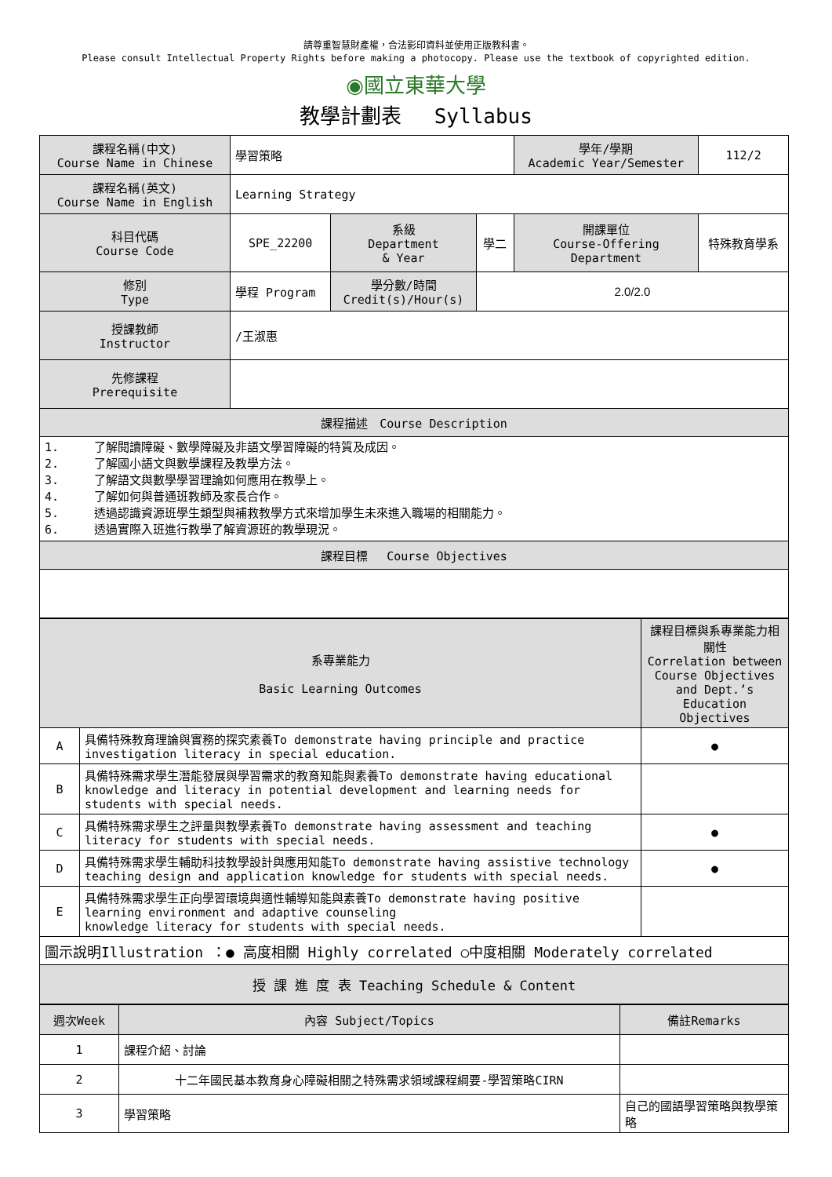請尊重智慧財產權，合法影印資料並使用正版教科書。
Please consult Intellectual Property Rights before making a photocopy. Please use the textbook of copyrighted edition.
◉國立東華大學
教學計劃表　 Syllabus
| 課程名稱(中文) Course Name in Chinese | 學習策略 | | | 學年/學期 Academic Year/Semester | 112/2 |
| 課程名稱(英文) Course Name in English | Learning Strategy | | | | |
| 科目代碼 Course Code | SPE_22200 | 系級 Department & Year | 學二 | 開課單位 Course-Offering Department | 特殊教育學系 |
| 修別 Type | 學程 Program | 學分數/時間 Credit(s)/Hour(s) | 2.0/2.0 | | |
| 授課教師 Instructor | /王淑惠 | | | | |
| 先修課程 Prerequisite | | | | | |
| 課程描述 Course Description | | | | | |
| 1. 了解閱讀障礙、數學障礙及非語文學習障礙的特質及成因。 2. 了解國小語文與數學課程及教學方法。 3. 了解語文與數學學習理論如何應用在教學上。 4. 了解如何與普通班教師及家長合作。 5. 透過認識資源班學生類型與補救教學方式來增加學生未來進入職場的相關能力。 6. 透過實際入班進行教學了解資源班的教學現況。 | | | | | |
| 課程目標 Course Objectives | | | | | |
| 系專業能力 Basic Learning Outcomes | | 課程目標與系專業能力相關性 Correlation between Course Objectives and Dept.’s Education Objectives |
| A | 具備特殊教育理論與實務的探究素養To demonstrate having principle and practice investigation literacy in special education. | ● |
| B | 具備特殊需求學生潛能發展與學習需求的教育知能與素養To demonstrate having educational knowledge and literacy in potential development and learning needs for students with special needs. | |
| C | 具備特殊需求學生之評量與教學素養To demonstrate having assessment and teaching literacy for students with special needs. | ● |
| D | 具備特殊需求學生輔助科技教學設計與應用知能To demonstrate having assistive technology teaching design and application knowledge for students with special needs. | ● |
| E | 具備特殊需求學生正向學習環境與適性輔導知能與素養To demonstrate having positive learning environment and adaptive counseling knowledge literacy for students with special needs. | |
| 圖示說明Illustration ：● 高度相關 Highly correlated ○中度相關 Moderately correlated | | |
| 授 課 進 度 表 Teaching Schedule & Content | | |
| 週次Week | 內容 Subject/Topics | 備註Remarks |
| 1 | 課程介紹、討論 | |
| 2 | 十二年國民基本教育身心障礙相關之特殊需求領域課程綱要-學習策略CIRN | |
| 3 | 學習策略 | 自己的國語學習策略與教學策略 |